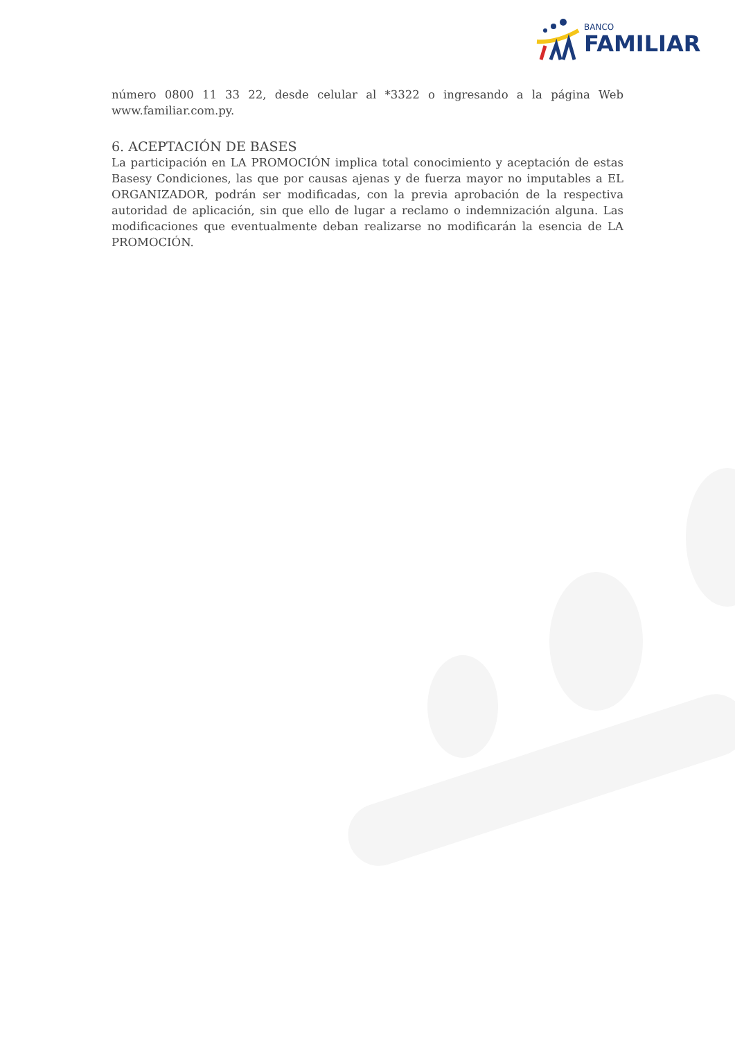BANCO
FAMILIAR
número 0800 11 33 22, desde celular al *3322 o ingresando a la página Web www.familiar.com.py.
6. ACEPTACIÓN DE BASES
La participación en LA PROMOCIÓN implica total conocimiento y aceptación de estas Basesy Condiciones, las que por causas ajenas y de fuerza mayor no imputables a EL ORGANIZADOR, podrán ser modificadas, con la previa aprobación de la respectiva autoridad de aplicación, sin que ello de lugar a reclamo o indemnización alguna. Las modificaciones que eventualmente deban realizarse no modificarán la esencia de LA PROMOCIÓN.